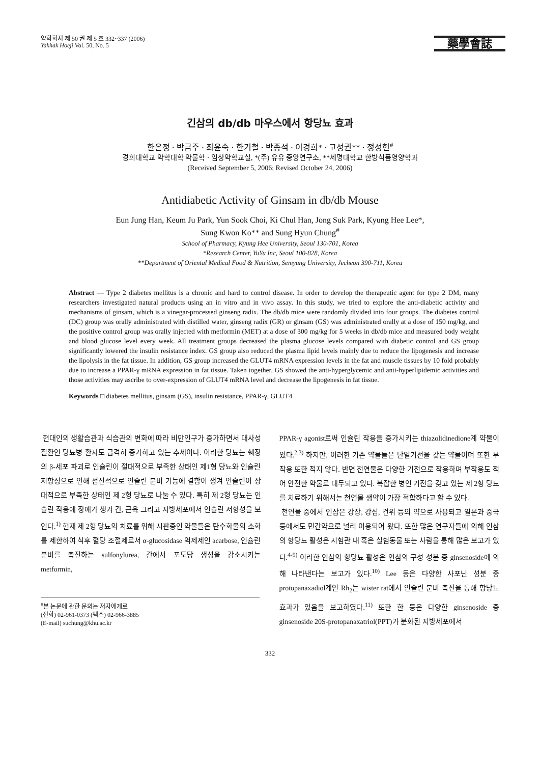약학회지 제 50 권 제 5 호 332~337 (2006)
Yakhak Hoeji Vol. 50, No. 5
藥學會誌
긴삼의 db/db 마우스에서 항당뇨 효과
한은정 · 박금주 · 최윤숙 · 한기철 · 박종석 · 이경희* · 고성권** · 정성현<sup>#</sup>
경희대학교 약학대학 약물학 · 임상약학교실, *(주) 유유 중앙연구소, **세명대학교 한방식품영양학과
(Received September 5, 2006; Revised October 24, 2006)
Antidiabetic Activity of Ginsam in db/db Mouse
Eun Jung Han, Keum Ju Park, Yun Sook Choi, Ki Chul Han, Jong Suk Park, Kyung Hee Lee*,
Sung Kwon Ko** and Sung Hyun Chung<sup>#</sup>
School of Pharmacy, Kyung Hee University, Seoul 130-701, Korea
*Research Center, YuYu Inc, Seoul 100-828, Korea
**Department of Oriental Medical Food & Nutrition, Semyung University, Jecheon 390-711, Korea
Abstract — Type 2 diabetes mellitus is a chronic and hard to control disease. In order to develop the therapeutic agent for type 2 DM, many researchers investigated natural products using an in vitro and in vivo assay. In this study, we tried to explore the anti-diabetic activity and mechanisms of ginsam, which is a vinegar-processed ginseng radix. The db/db mice were randomly divided into four groups. The diabetes control (DC) group was orally administrated with distilled water, ginseng radix (GR) or ginsam (GS) was administrated orally at a dose of 150 mg/kg, and the positive control group was orally injected with metformin (MET) at a dose of 300 mg/kg for 5 weeks in db/db mice and measured body weight and blood glucose level every week. All treatment groups decreased the plasma glucose levels compared with diabetic control and GS group significantly lowered the insulin resistance index. GS group also reduced the plasma lipid levels mainly due to reduce the lipogenesis and increase the lipolysis in the fat tissue. In addition, GS group increased the GLUT4 mRNA expression levels in the fat and muscle tissues by 10 fold probably due to increase a PPAR-γ mRNA expression in fat tissue. Taken together, GS showed the anti-hyperglycemic and anti-hyperlipidemic activities and those activities may ascribe to over-expression of GLUT4 mRNA level and decrease the lipogenesis in fat tissue.
Keywords □ diabetes mellitus, ginsam (GS), insulin resistance, PPAR-γ, GLUT4
현대인의 생활습관과 식습관의 변화에 따라 비만인구가 증가하면서 대사성 질환인 당뇨병 환자도 급격히 증가하고 있는 추세이다. 이러한 당뇨는 췌장의 β-세포 파괴로 인슐린이 절대적으로 부족한 상태인 제1형 당뇨와 인슐린 저항성으로 인해 점진적으로 인슐린 분비 기능에 결함이 생겨 인슐린이 상대적으로 부족한 상태인 제 2형 당뇨로 나눌 수 있다. 특히 제 2형 당뇨는 인슐린 작용에 장애가 생겨 간, 근육 그리고 지방세포에서 인슐린 저항성을 보인다.<sup>1)</sup> 현재 제 2형 당뇨의 치료를 위해 시판중인 약물들은 탄수화물의 소화를 제한하여 식후 혈당 조절제로서 α-glucosidase 억제제인 acarbose, 인슐린 분비를 촉진하는 sulfonylurea, 간에서 포도당 생성을 감소시키는 metformin,
<sup>#</sup> 본 논문에 관한 문의는 저자에게로
(전화) 02-961-0373 (팩스) 02-966-3885
(E-mail) suchung@khu.ac.kr
PPAR-γ agonist로써 인슐린 작용을 증가시키는 thiazolidinedione계 약물이 있다.<sup>2,3)</sup> 하지만, 이러한 기존 약물들은 단일기전을 갖는 약물이며 또한 부작용 또한 적지 않다. 반면 천연물은 다양한 기전으로 작용하며 부작용도 적어 안전한 약물로 대두되고 있다. 복잡한 병인 기전을 갖고 있는 제 2형 당뇨를 치료하기 위해서는 천연물 생약이 가장 적합하다고 할 수 있다.
천연물 중에서 인삼은 강장, 강심, 건위 등의 약으로 사용되고 일본과 중국 등에서도 민간약으로 널리 이용되어 왔다. 또한 많은 연구자들에 의해 인삼의 항당뇨 활성은 시험관 내 혹은 실험동물 또는 사람을 통해 많은 보고가 있다.<sup>4-9)</sup> 이러한 인삼의 항당뇨 활성은 인삼의 구성 성분 중 ginsenoside에 의해 나타낸다는 보고가 있다.<sup>10)</sup> Lee 등은 다양한 사포닌 성분 중 protopanaxadiol계인 Rh<sub>2</sub>는 wister rat에서 인슐린 분비 촉진을 통해 항당뇨 효과가 있음을 보고하였다.<sup>11)</sup> 또한 한 등은 다양한 ginsenoside 중 ginsenoside 20S-protopanaxatriol(PPT)가 분화된 지방세포에서
332